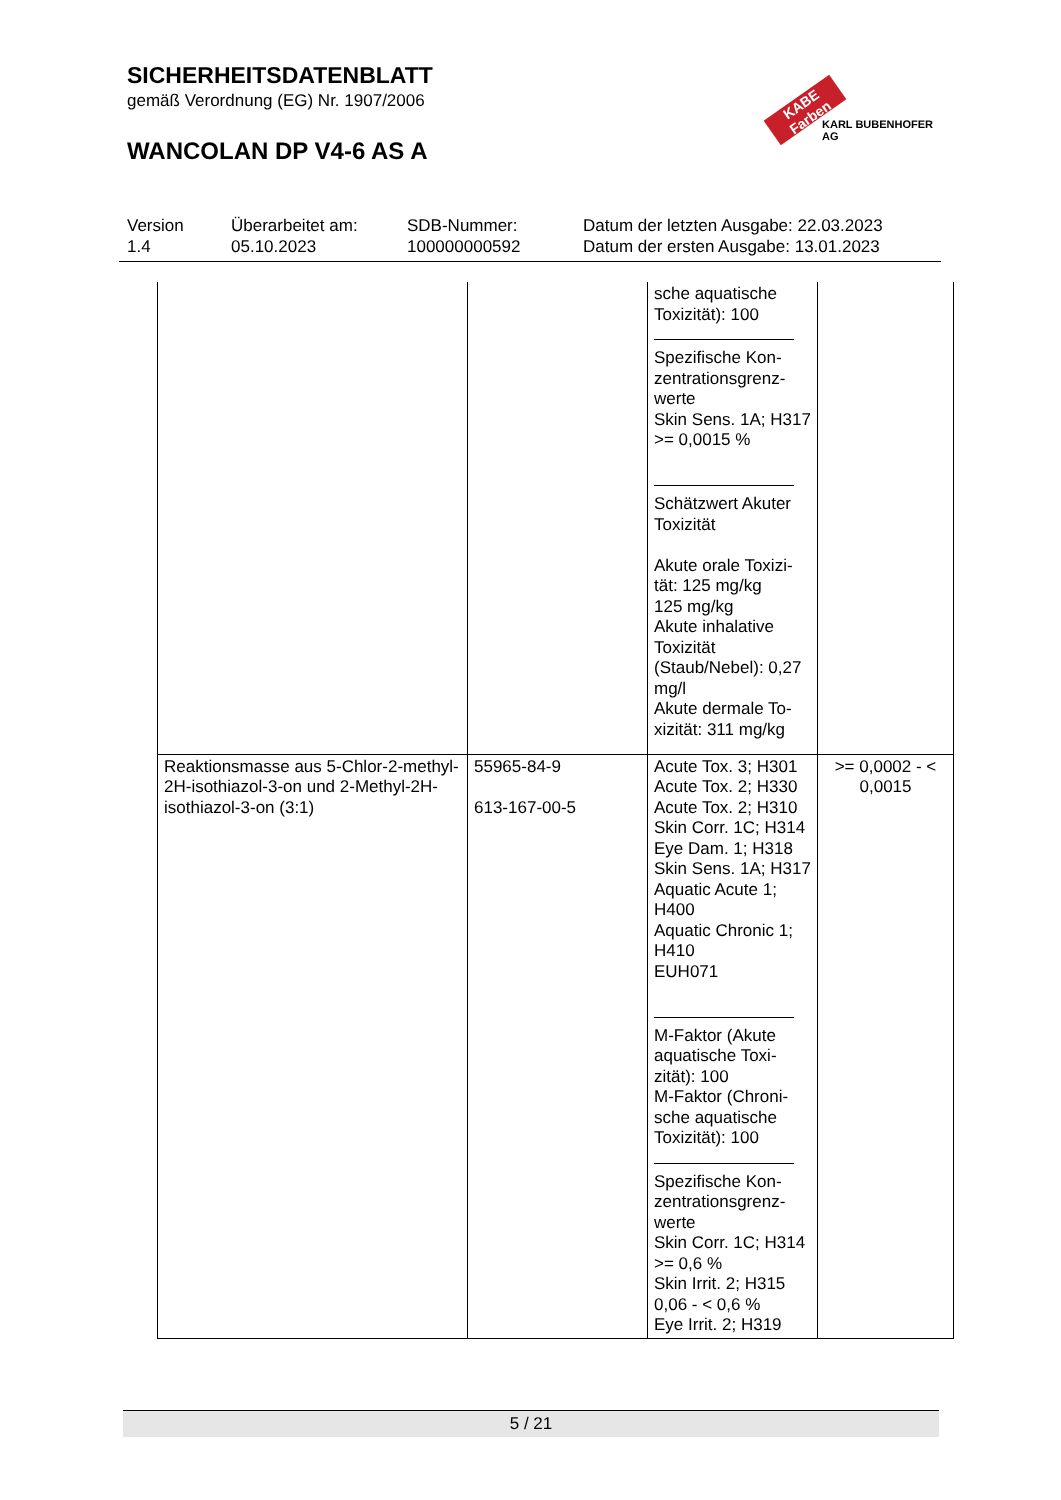SICHERHEITSDATENBLATT
gemäß Verordnung (EG) Nr. 1907/2006
WANCOLAN DP V4-6 AS A
KABE Farben
KARL BUBENHOFER AG
Version
1.4
Überarbeitet am:
05.10.2023
SDB-Nummer:
100000000592
Datum der letzten Ausgabe: 22.03.2023
Datum der ersten Ausgabe: 13.01.2023
| | | sche aquatische Toxizität): 100 Spezifische Kon-zentrationsgrenz-werte Skin Sens. 1A; H317 >= 0,0015 % Schätzwert Akuter Toxizität Akute orale Toxizi-tät: 125 mg/kg 125 mg/kg Akute inhalative Toxizität (Staub/Nebel): 0,27 mg/l Akute dermale To-xizität: 311 mg/kg | |
| Reaktionsmasse aus 5-Chlor-2-methyl-2H-isothiazol-3-on und 2-Methyl-2H-isothiazol-3-on (3:1) | 55965-84-9 613-167-00-5 | Acute Tox. 3; H301 Acute Tox. 2; H330 Acute Tox. 2; H310 Skin Corr. 1C; H314 Eye Dam. 1; H318 Skin Sens. 1A; H317 Aquatic Acute 1; H400 Aquatic Chronic 1; H410 EUH071 M-Faktor (Akute aquatische Toxi-zität): 100 M-Faktor (Chroni-sche aquatische Toxizität): 100 Spezifische Kon-zentrationsgrenz-werte Skin Corr. 1C; H314 >= 0,6 % Skin Irrit. 2; H315 0,06 - < 0,6 % Eye Irrit. 2; H319 | >= 0,0002 - < 0,0015 |
5 / 21